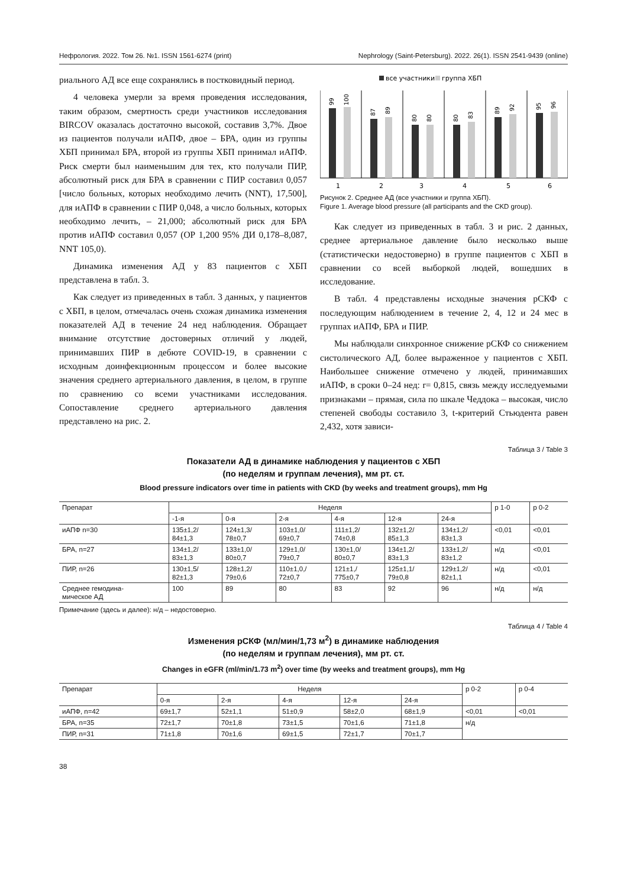Нефрология. 2022. Том 26. №1. ISSN 1561-6274 (print) Nephrology (Saint-Petersburg). 2022. 26(1). ISSN 2541-9439 (online)
риального АД все еще сохранялись в постковидный период.
4 человека умерли за время проведения исследования, таким образом, смертность среди участников исследования BIRCOV оказалась достаточно высокой, составив 3,7%. Двое из пациентов получали иАПФ, двое – БРА, один из группы ХБП принимал БРА, второй из группы ХБП принимал иАПФ. Риск смерти был наименьшим для тех, кто получали ПИР, абсолютный риск для БРА в сравнении с ПИР составил 0,057 [число больных, которых необходимо лечить (NNT), 17,500], для иАПФ в сравнении с ПИР 0,048, а число больных, которых необходимо лечить, – 21,000; абсолютный риск для БРА против иАПФ составил 0,057 (ОР 1,200 95% ДИ 0,178–8,087, NNT 105,0).
Динамика изменения АД у 83 пациентов с ХБП представлена в табл. 3.
Как следует из приведенных в табл. 3 данных, у пациентов с ХБП, в целом, отмечалась очень схожая динамика изменения показателей АД в течение 24 нед наблюдения. Обращает внимание отсутствие достоверных отличий у людей, принимавших ПИР в дебюте COVID-19, в сравнении с исходным доинфекционным процессом и более высокие значения среднего артериального давления, в целом, в группе по сравнению со всеми участниками исследования. Сопоставление среднего артериального давления представлено на рис. 2.
все участники
группа ХБП
1
2
3
4
5
6
99
100
87
89
80
80
80
83
89
92
95
96
Рисунок 2. Среднее АД (все участники и группа ХБП).
Figure 1. Average blood pressure (all participants and the CKD group).
Как следует из приведенных в табл. 3 и рис. 2 данных, среднее артериальное давление было несколько выше (статистически недостоверно) в группе пациентов с ХБП в сравнении со всей выборкой людей, вошедших в исследование.
В табл. 4 представлены исходные значения рСКФ с последующим наблюдением в течение 2, 4, 12 и 24 мес в группах иАПФ, БРА и ПИР.
Мы наблюдали синхронное снижение рСКФ со снижением систолического АД, более выраженное у пациентов с ХБП. Наибольшее снижение отмечено у людей, принимавших иАПФ, в сроки 0–24 нед: r= 0,815, связь между исследуемыми признаками – прямая, сила по шкале Чеддока – высокая, число степеней свободы составило 3, t-критерий Стьюдента равен 2,432, хотя зависи-
Таблица 3 / Table 3
Показатели АД в динамике наблюдения у пациентов с ХБП
(по неделям и группам лечения), мм рт. ст.
Blood pressure indicators over time in patients with CKD (by weeks and treatment groups), mm Hg
| Препарат | Неделя | | | | | | p 1-0 | p 0-2 |
| --- | --- | --- | --- | --- | --- | --- | --- | --- |
| | -1-я | 0-я | 2-я | 4-я | 12-я | 24-я | | |
| иАПФ n=30 | 135±1,2/ 84±1,3 | 124±1,3/ 78±0,7 | 103±1,0/ 69±0,7 | 111±1,2/ 74±0,8 | 132±1,2/ 85±1,3 | 134±1,2/ 83±1,3 | <0,01 | <0,01 |
| БРА, n=27 | 134±1,2/ 83±1,3 | 133±1,0/ 80±0,7 | 129±1,0/ 79±0,7 | 130±1,0/ 80±0,7 | 134±1,2/ 83±1,3 | 133±1,2/ 83±1,2 | н/д | <0,01 |
| ПИР, n=26 | 130±1,5/ 82±1,3 | 128±1,2/ 79±0,6 | 110±1,0,/ 72±0,7 | 121±1,/ 775±0,7 | 125±1,1/ 79±0,8 | 129±1,2/ 82±1,1 | н/д | <0,01 |
| Среднее гемодина- мическое АД | 100 | 89 | 80 | 83 | 92 | 96 | н/д | н/д |
Примечание (здесь и далее): н/д – недостоверно.
Таблица 4 / Table 4
Изменения рСКФ (мл/мин/1,73 м<sup>2</sup>) в динамике наблюдения
(по неделям и группам лечения), мм рт. ст.
Changes in eGFR (ml/min/1.73 m<sup>2</sup>) over time (by weeks and treatment groups), mm Hg
| Препарат | Неделя | | | | | p 0-2 | p 0-4 |
| --- | --- | --- | --- | --- | --- | --- | --- |
| | 0-я | 2-я | 4-я | 12-я | 24-я | | |
| иАПФ, n=42 | 69±1,7 | 52±1,1 | 51±0,9 | 58±2,0 | 68±1,9 | <0,01 | <0,01 |
| БРА, n=35 | 72±1,7 | 70±1,8 | 73±1,5 | 70±1,6 | 71±1,8 | н/д | |
| ПИР, n=31 | 71±1,8 | 70±1,6 | 69±1,5 | 72±1,7 | 70±1,7 | | |
38